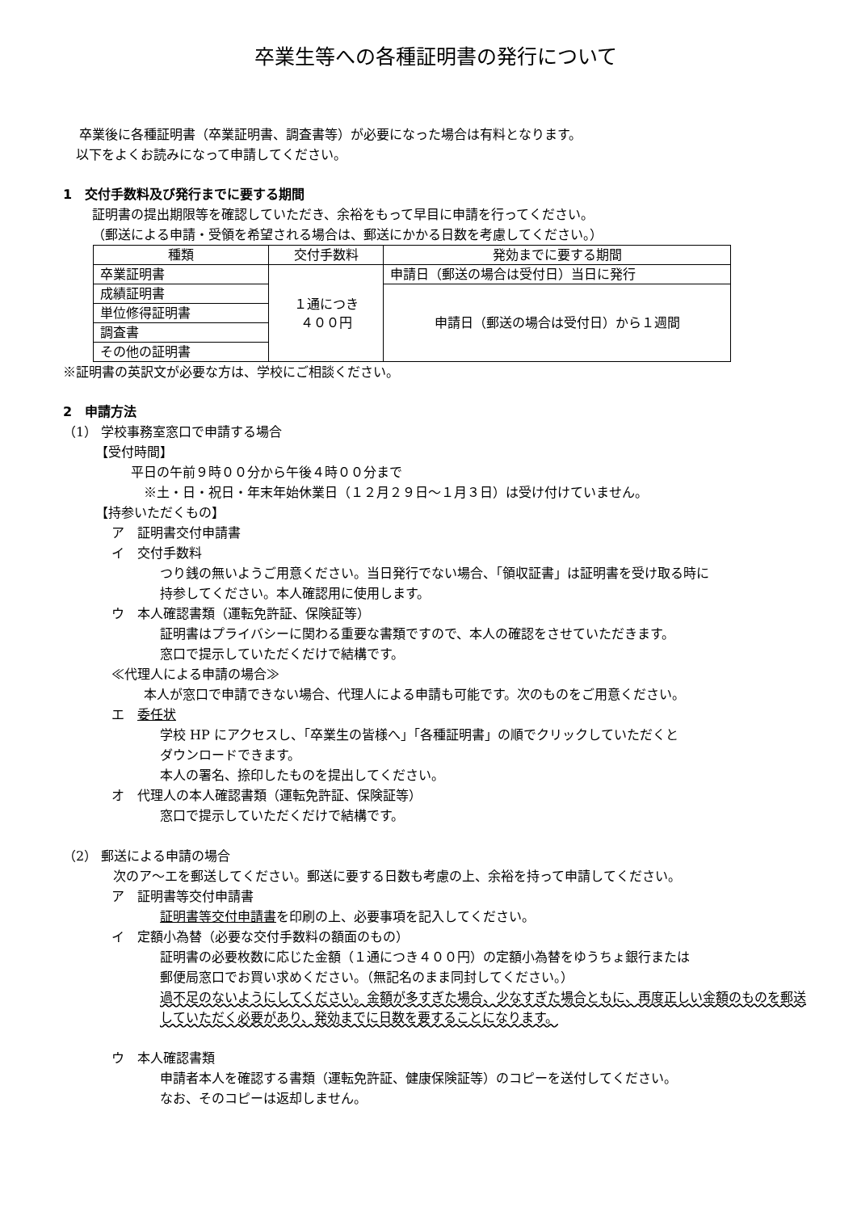卒業生等への各種証明書の発行について
卒業後に各種証明書（卒業証明書、調査書等）が必要になった場合は有料となります。
以下をよくお読みになって申請してください。
1　交付手数料及び発行までに要する期間
証明書の提出期限等を確認していただき、余裕をもって早目に申請を行ってください。
（郵送による申請・受領を希望される場合は、郵送にかかる日数を考慮してください。）
| 種類 | 交付手数料 | 発効までに要する期間 |
| --- | --- | --- |
| 卒業証明書 | １通につき ４００円 | 申請日（郵送の場合は受付日）当日に発行 |
| 成績証明書 | | 申請日（郵送の場合は受付日）から１週間 |
| 単位修得証明書 | | |
| 調査書 | | |
| その他の証明書 | | |
※証明書の英訳文が必要な方は、学校にご相談ください。
2　申請方法
（1） 学校事務室窓口で申請する場合
【受付時間】
平日の午前９時００分から午後４時００分まで
※土・日・祝日・年末年始休業日（１２月２９日～１月３日）は受け付けていません。
【持参いただくもの】
ア　証明書交付申請書
イ　交付手数料
つり銭の無いようご用意ください。当日発行でない場合、「領収証書」は証明書を受け取る時に
持参してください。本人確認用に使用します。
ウ　本人確認書類（運転免許証、保険証等）
証明書はプライバシーに関わる重要な書類ですので、本人の確認をさせていただきます。
窓口で提示していただくだけで結構です。
≪代理人による申請の場合≫
本人が窓口で申請できない場合、代理人による申請も可能です。次のものをご用意ください。
エ　委任状
学校 HP にアクセスし、「卒業生の皆様へ」「各種証明書」の順でクリックしていただくと
ダウンロードできます。
本人の署名、捺印したものを提出してください。
オ　代理人の本人確認書類（運転免許証、保険証等）
窓口で提示していただくだけで結構です。
（2） 郵送による申請の場合
次のア～エを郵送してください。郵送に要する日数も考慮の上、余裕を持って申請してください。
ア　証明書等交付申請書
証明書等交付申請書を印刷の上、必要事項を記入してください。
イ　定額小為替（必要な交付手数料の額面のもの）
証明書の必要枚数に応じた金額（１通につき４００円）の定額小為替をゆうちょ銀行または
郵便局窓口でお買い求めください。（無記名のまま同封してください。）
過不足のないようにしてください。金額が多すぎた場合、少なすぎた場合ともに、再度正しい金額のものを郵送していただく必要があり、発効までに日数を要することになります。
ウ　本人確認書類
申請者本人を確認する書類（運転免許証、健康保険証等）のコピーを送付してください。
なお、そのコピーは返却しません。